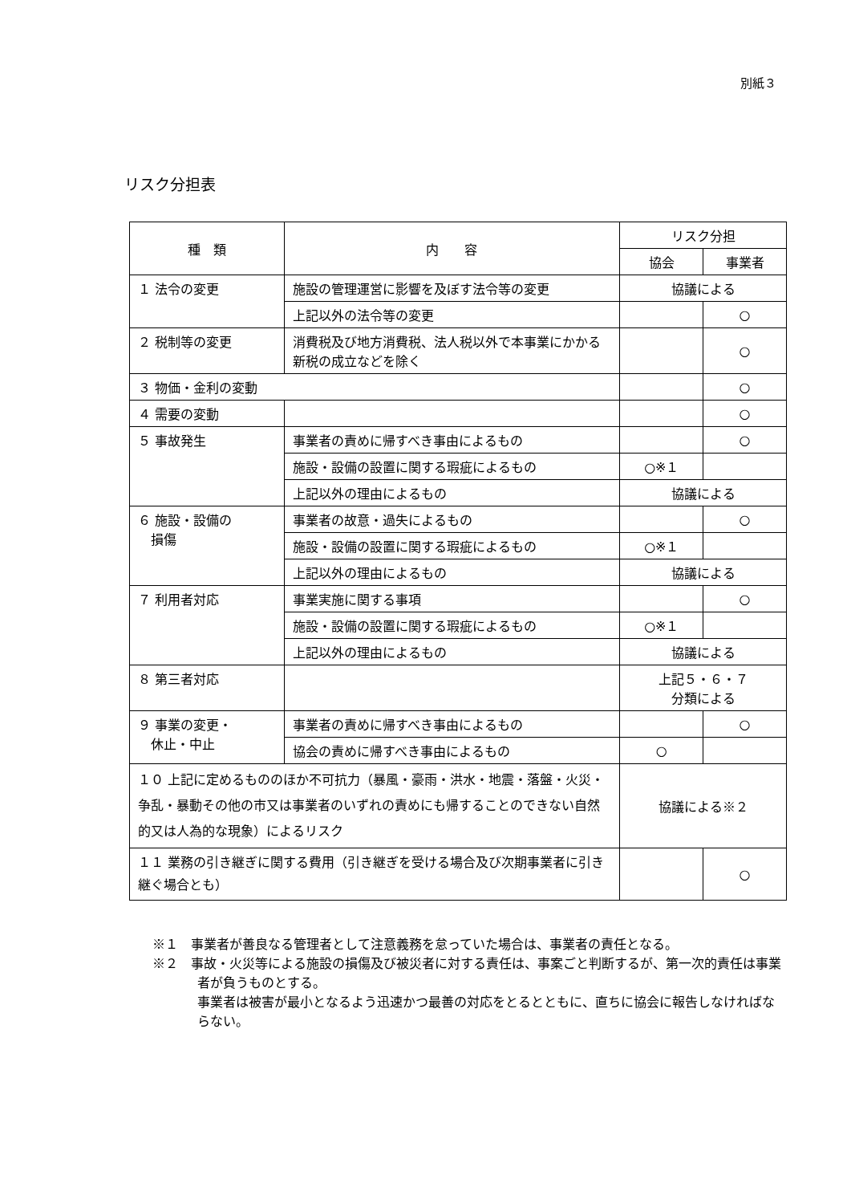別紙３
リスク分担表
| 種 類 | 内 容 | リスク分担 | |
| --- | --- | --- | --- |
| | | 協会 | 事業者 |
| １ 法令の変更 | 施設の管理運営に影響を及ぼす法令等の変更 | 協議による | |
| | 上記以外の法令等の変更 | | ○ |
| ２ 税制等の変更 | 消費税及び地方消費税、法人税以外で本事業にかかる新税の成立などを除く | | ○ |
| ３ 物価・金利の変動 | | | ○ |
| ４ 需要の変動 | | | ○ |
| ５ 事故発生 | 事業者の責めに帰すべき事由によるもの | | ○ |
| | 施設・設備の設置に関する瑕疵によるもの | ○※１ | |
| | 上記以外の理由によるもの | 協議による | |
| ６ 施設・設備の 損傷 | 事業者の故意・過失によるもの | | ○ |
| | 施設・設備の設置に関する瑕疵によるもの | ○※１ | |
| | 上記以外の理由によるもの | 協議による | |
| ７ 利用者対応 | 事業実施に関する事項 | | ○ |
| | 施設・設備の設置に関する瑕疵によるもの | ○※１ | |
| | 上記以外の理由によるもの | 協議による | |
| ８ 第三者対応 | | 上記５・６・７ 分類による | |
| ９ 事業の変更・ 休止・中止 | 事業者の責めに帰すべき事由によるもの | | ○ |
| | 協会の責めに帰すべき事由によるもの | ○ | |
| １０ 上記に定めるもののほか不可抗力（暴風・豪雨・洪水・地震・落盤・火災・争乱・暴動その他の市又は事業者のいずれの責めにも帰することのできない自然的又は人為的な現象）によるリスク | | 協議による※２ | |
| １１ 業務の引き継ぎに関する費用（引き継ぎを受ける場合及び次期事業者に引き継ぐ場合とも） | | | ○ |
※１　事業者が善良なる管理者として注意義務を怠っていた場合は、事業者の責任となる。
※２　事故・火災等による施設の損傷及び被災者に対する責任は、事案ごと判断するが、第一次的責任は事業者が負うものとする。
事業者は被害が最小となるよう迅速かつ最善の対応をとるとともに、直ちに協会に報告しなければならない。